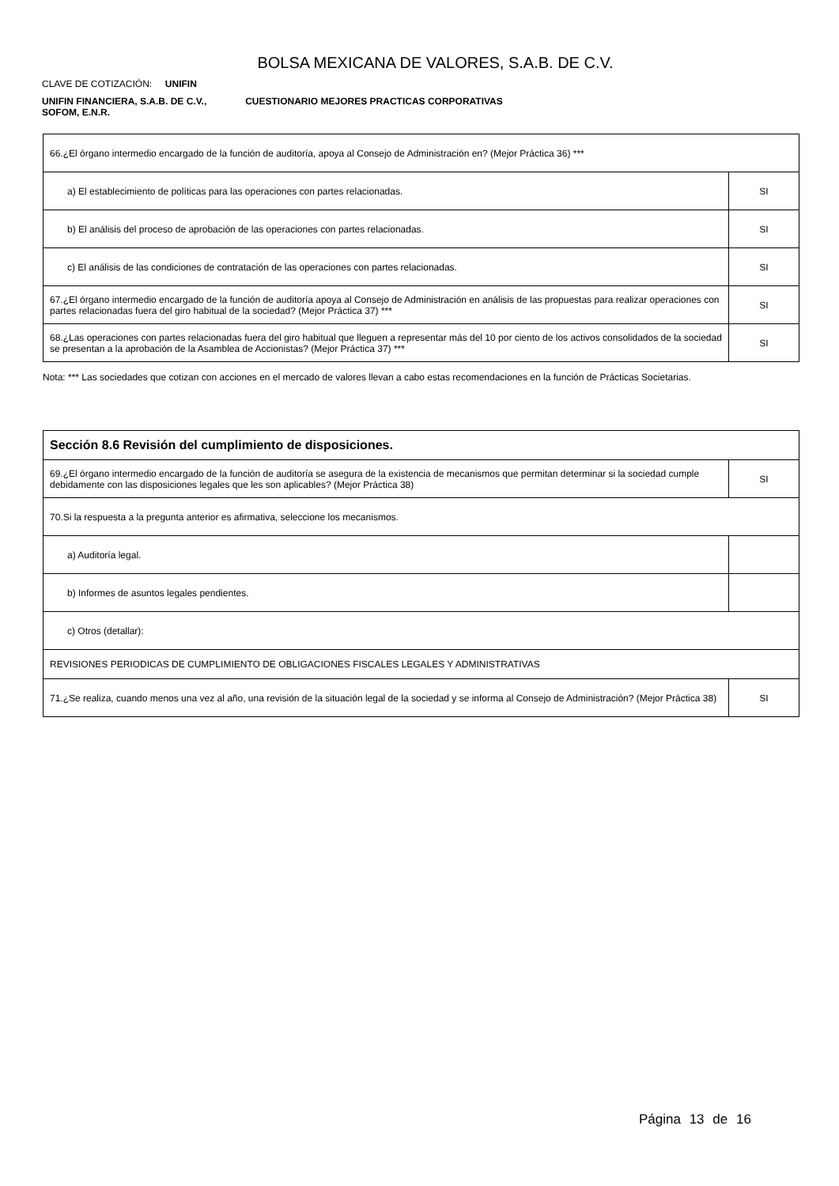BOLSA MEXICANA DE VALORES, S.A.B. DE C.V.
CLAVE DE COTIZACIÓN: UNIFIN
UNIFIN FINANCIERA, S.A.B. DE C.V., SOFOM, E.N.R.
CUESTIONARIO MEJORES PRACTICAS CORPORATIVAS
| 66.¿El órgano intermedio encargado de la función de auditoría, apoya al Consejo de Administración en? (Mejor Práctica 36) *** | |
| a) El establecimiento de políticas para las operaciones con partes relacionadas. | SI |
| b) El análisis del proceso de aprobación de las operaciones con partes relacionadas. | SI |
| c) El análisis de las condiciones de contratación de las operaciones con partes relacionadas. | SI |
| 67.¿El órgano intermedio encargado de la función de auditoría apoya al Consejo de Administración en análisis de las propuestas para realizar operaciones con partes relacionadas fuera del giro habitual de la sociedad? (Mejor Práctica 37) *** | SI |
| 68.¿Las operaciones con partes relacionadas fuera del giro habitual que lleguen a representar más del 10 por ciento de los activos consolidados de la sociedad se presentan a la aprobación de la Asamblea de Accionistas? (Mejor Práctica 37) *** | SI |
Nota: *** Las sociedades que cotizan con acciones en el mercado de valores llevan a cabo estas recomendaciones en la función de Prácticas Societarias.
| Sección 8.6 Revisión del cumplimiento de disposiciones. | |
| 69.¿El órgano intermedio encargado de la función de auditoría se asegura de la existencia de mecanismos que permitan determinar si la sociedad cumple debidamente con las disposiciones legales que les son aplicables? (Mejor Práctica 38) | SI |
| 70.Si la respuesta a la pregunta anterior es afirmativa, seleccione los mecanismos. | |
| a) Auditoría legal. | |
| b) Informes de asuntos legales pendientes. | |
| c) Otros (detallar): | |
| REVISIONES PERIODICAS DE CUMPLIMIENTO DE OBLIGACIONES FISCALES LEGALES Y ADMINISTRATIVAS | |
| 71.¿Se realiza, cuando menos una vez al año, una revisión de la situación legal de la sociedad y se informa al Consejo de Administración? (Mejor Práctica 38) | SI |
Página 13 de 16